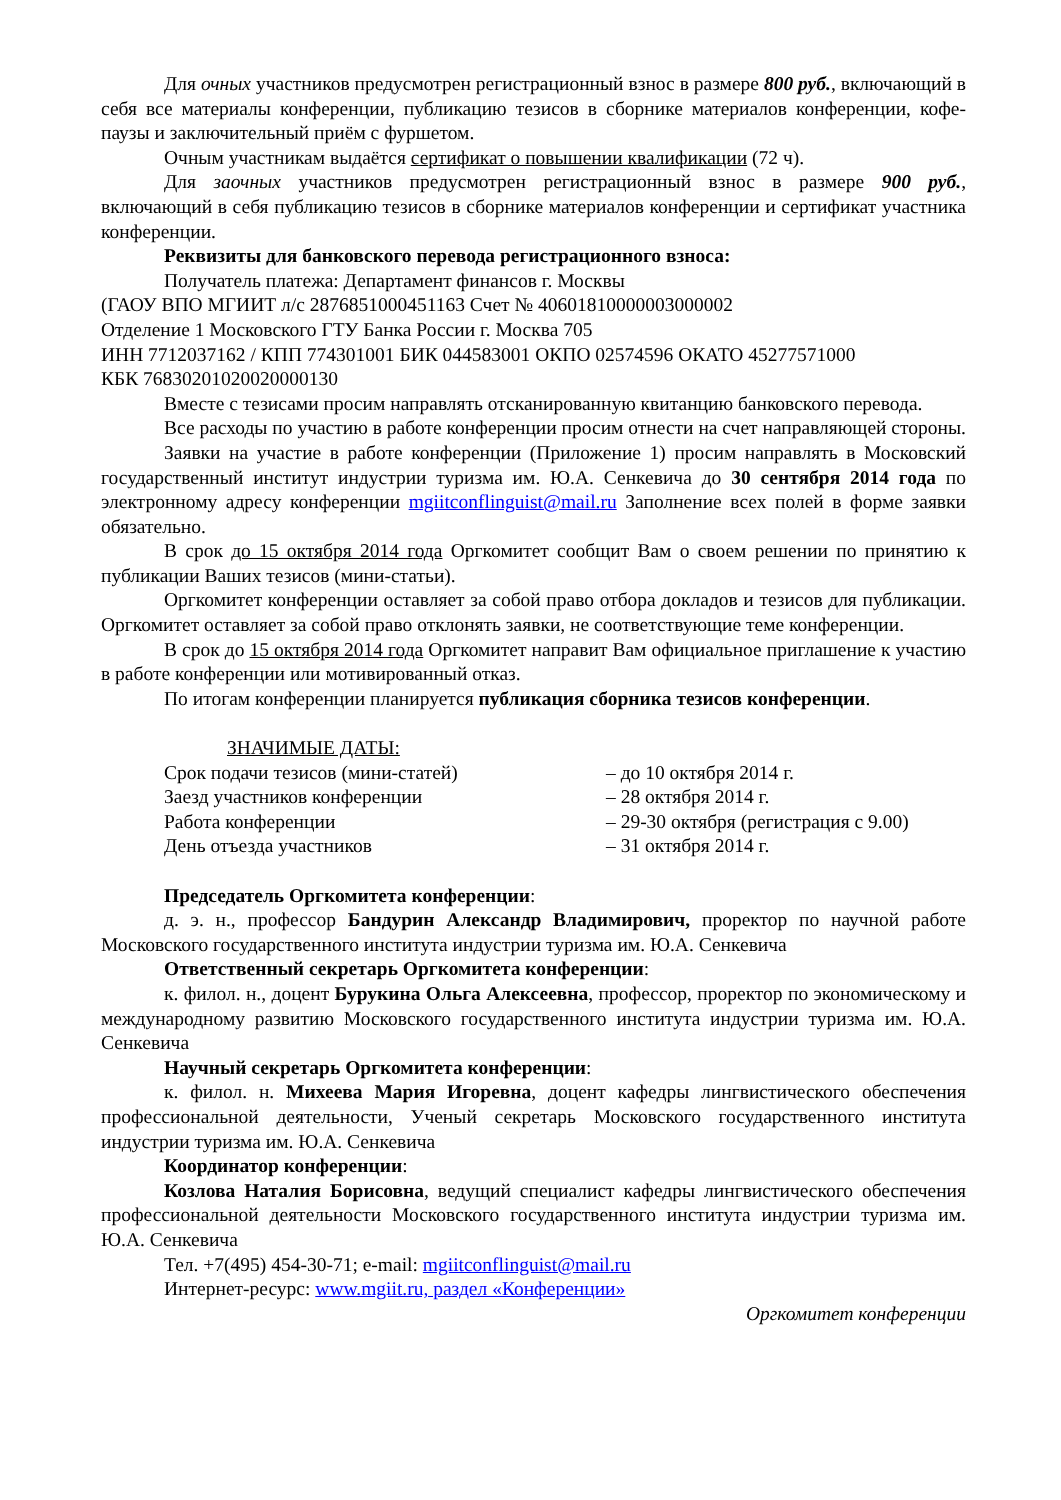Для очных участников предусмотрен регистрационный взнос в размере 800 руб., включающий в себя все материалы конференции, публикацию тезисов в сборнике материалов конференции, кофе-паузы и заключительный приём с фуршетом.
Очным участникам выдаётся сертификат о повышении квалификации (72 ч).
Для заочных участников предусмотрен регистрационный взнос в размере 900 руб., включающий в себя публикацию тезисов в сборнике материалов конференции и сертификат участника конференции.
Реквизиты для банковского перевода регистрационного взноса:
Получатель платежа: Департамент финансов г. Москвы
(ГАОУ ВПО МГИИТ л/с 2876851000451163 Счет № 40601810000003000002
Отделение 1 Московского ГТУ Банка России г. Москва 705
ИНН 7712037162 / КПП 774301001 БИК 044583001 ОКПО 02574596 ОКАТО 45277571000
КБК 76830201020020000130
Вместе с тезисами просим направлять отсканированную квитанцию банковского перевода.
Все расходы по участию в работе конференции просим отнести на счет направляющей стороны.
Заявки на участие в работе конференции (Приложение 1) просим направлять в Московский государственный институт индустрии туризма им. Ю.А. Сенкевича до 30 сентября 2014 года по электронному адресу конференции mgiitconflinguist@mail.ru Заполнение всех полей в форме заявки обязательно.
В срок до 15 октября 2014 года Оргкомитет сообщит Вам о своем решении по принятию к публикации Ваших тезисов (мини-статьи).
Оргкомитет конференции оставляет за собой право отбора докладов и тезисов для публикации. Оргкомитет оставляет за собой право отклонять заявки, не соответствующие теме конференции.
В срок до 15 октября 2014 года Оргкомитет направит Вам официальное приглашение к участию в работе конференции или мотивированный отказ.
По итогам конференции планируется публикация сборника тезисов конференции.
ЗНАЧИМЫЕ ДАТЫ:
Срок подачи тезисов (мини-статей) – до 10 октября 2014 г.
Заезд участников конференции – 28 октября 2014 г.
Работа конференции – 29-30 октября (регистрация с 9.00)
День отъезда участников – 31 октября 2014 г.
Председатель Оргкомитета конференции:
д. э. н., профессор Бандурин Александр Владимирович, проректор по научной работе Московского государственного института индустрии туризма им. Ю.А. Сенкевича
Ответственный секретарь Оргкомитета конференции:
к. филол. н., доцент Бурукина Ольга Алексеевна, профессор, проректор по экономическому и международному развитию Московского государственного института индустрии туризма им. Ю.А. Сенкевича
Научный секретарь Оргкомитета конференции:
к. филол. н. Михеева Мария Игоревна, доцент кафедры лингвистического обеспечения профессиональной деятельности, Ученый секретарь Московского государственного института индустрии туризма им. Ю.А. Сенкевича
Координатор конференции:
Козлова Наталия Борисовна, ведущий специалист кафедры лингвистического обеспечения профессиональной деятельности Московского государственного института индустрии туризма им. Ю.А. Сенкевича
Тел. +7(495) 454-30-71; e-mail: mgiitconflinguist@mail.ru
Интернет-ресурс: www.mgiit.ru, раздел «Конференции»
Оргкомитет конференции